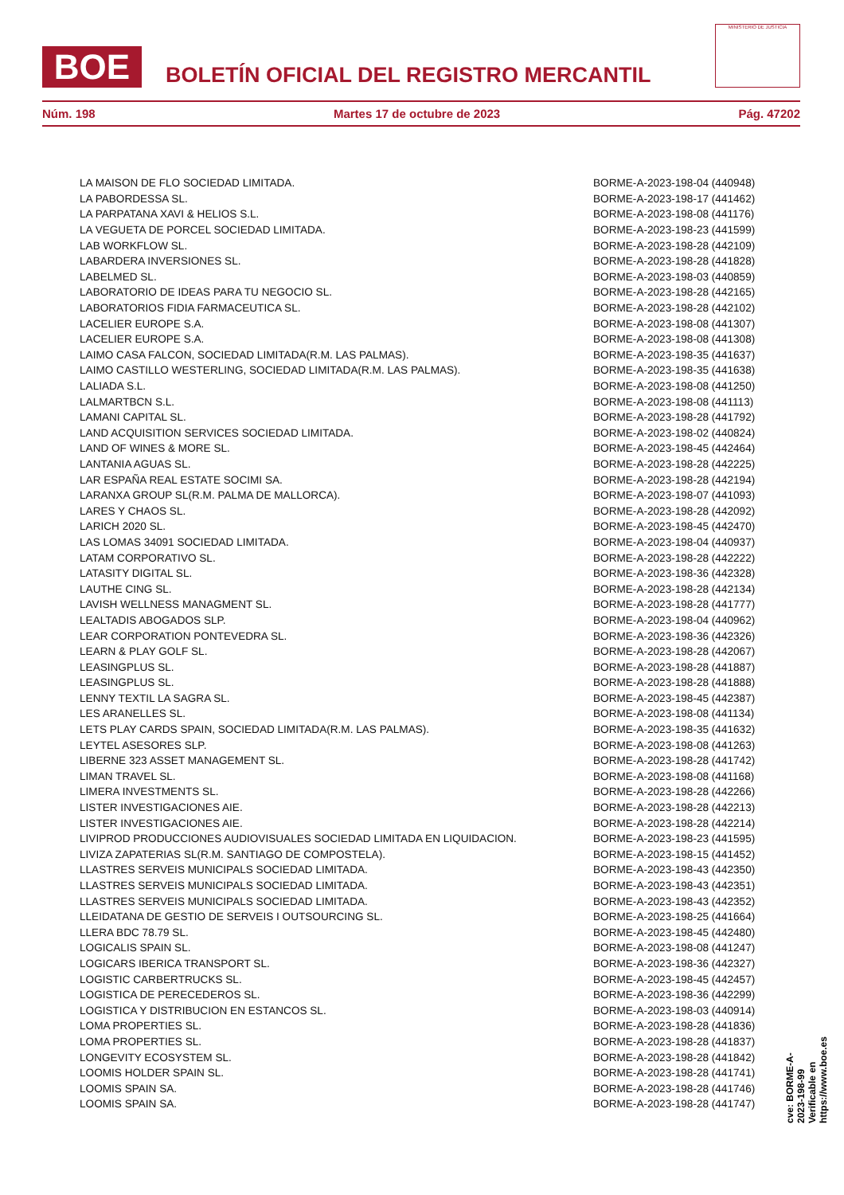BOE
BOLETÍN OFICIAL DEL REGISTRO MERCANTIL
MINISTERIO DE JUSTICIA
Núm. 198 Martes 17 de octubre de 2023 Pág. 47202
| LA MAISON DE FLO SOCIEDAD LIMITADA. | BORME-A-2023-198-04 (440948) |
| LA PABORDESSA SL. | BORME-A-2023-198-17 (441462) |
| LA PARPATANA XAVI & HELIOS S.L. | BORME-A-2023-198-08 (441176) |
| LA VEGUETA DE PORCEL SOCIEDAD LIMITADA. | BORME-A-2023-198-23 (441599) |
| LAB WORKFLOW SL. | BORME-A-2023-198-28 (442109) |
| LABARDERA INVERSIONES SL. | BORME-A-2023-198-28 (441828) |
| LABELMED SL. | BORME-A-2023-198-03 (440859) |
| LABORATORIO DE IDEAS PARA TU NEGOCIO SL. | BORME-A-2023-198-28 (442165) |
| LABORATORIOS FIDIA FARMACEUTICA SL. | BORME-A-2023-198-28 (442102) |
| LACELIER EUROPE S.A. | BORME-A-2023-198-08 (441307) |
| LACELIER EUROPE S.A. | BORME-A-2023-198-08 (441308) |
| LAIMO CASA FALCON, SOCIEDAD LIMITADA(R.M. LAS PALMAS). | BORME-A-2023-198-35 (441637) |
| LAIMO CASTILLO WESTERLING, SOCIEDAD LIMITADA(R.M. LAS PALMAS). | BORME-A-2023-198-35 (441638) |
| LALIADA S.L. | BORME-A-2023-198-08 (441250) |
| LALMARTBCN S.L. | BORME-A-2023-198-08 (441113) |
| LAMANI CAPITAL SL. | BORME-A-2023-198-28 (441792) |
| LAND ACQUISITION SERVICES SOCIEDAD LIMITADA. | BORME-A-2023-198-02 (440824) |
| LAND OF WINES & MORE SL. | BORME-A-2023-198-45 (442464) |
| LANTANIA AGUAS SL. | BORME-A-2023-198-28 (442225) |
| LAR ESPAÑA REAL ESTATE SOCIMI SA. | BORME-A-2023-198-28 (442194) |
| LARANXA GROUP SL(R.M. PALMA DE MALLORCA). | BORME-A-2023-198-07 (441093) |
| LARES Y CHAOS SL. | BORME-A-2023-198-28 (442092) |
| LARICH 2020 SL. | BORME-A-2023-198-45 (442470) |
| LAS LOMAS 34091 SOCIEDAD LIMITADA. | BORME-A-2023-198-04 (440937) |
| LATAM CORPORATIVO SL. | BORME-A-2023-198-28 (442222) |
| LATASITY DIGITAL SL. | BORME-A-2023-198-36 (442328) |
| LAUTHE CING SL. | BORME-A-2023-198-28 (442134) |
| LAVISH WELLNESS MANAGMENT SL. | BORME-A-2023-198-28 (441777) |
| LEALTADIS ABOGADOS SLP. | BORME-A-2023-198-04 (440962) |
| LEAR CORPORATION PONTEVEDRA SL. | BORME-A-2023-198-36 (442326) |
| LEARN & PLAY GOLF SL. | BORME-A-2023-198-28 (442067) |
| LEASINGPLUS SL. | BORME-A-2023-198-28 (441887) |
| LEASINGPLUS SL. | BORME-A-2023-198-28 (441888) |
| LENNY TEXTIL LA SAGRA SL. | BORME-A-2023-198-45 (442387) |
| LES ARANELLES SL. | BORME-A-2023-198-08 (441134) |
| LETS PLAY CARDS SPAIN, SOCIEDAD LIMITADA(R.M. LAS PALMAS). | BORME-A-2023-198-35 (441632) |
| LEYTEL ASESORES SLP. | BORME-A-2023-198-08 (441263) |
| LIBERNE 323 ASSET MANAGEMENT SL. | BORME-A-2023-198-28 (441742) |
| LIMAN TRAVEL SL. | BORME-A-2023-198-08 (441168) |
| LIMERA INVESTMENTS SL. | BORME-A-2023-198-28 (442266) |
| LISTER INVESTIGACIONES AIE. | BORME-A-2023-198-28 (442213) |
| LISTER INVESTIGACIONES AIE. | BORME-A-2023-198-28 (442214) |
| LIVIPROD PRODUCCIONES AUDIOVISUALES SOCIEDAD LIMITADA EN LIQUIDACION. | BORME-A-2023-198-23 (441595) |
| LIVIZA ZAPATERIAS SL(R.M. SANTIAGO DE COMPOSTELA). | BORME-A-2023-198-15 (441452) |
| LLASTRES SERVEIS MUNICIPALS SOCIEDAD LIMITADA. | BORME-A-2023-198-43 (442350) |
| LLASTRES SERVEIS MUNICIPALS SOCIEDAD LIMITADA. | BORME-A-2023-198-43 (442351) |
| LLASTRES SERVEIS MUNICIPALS SOCIEDAD LIMITADA. | BORME-A-2023-198-43 (442352) |
| LLEIDATANA DE GESTIO DE SERVEIS I OUTSOURCING SL. | BORME-A-2023-198-25 (441664) |
| LLERA BDC 78.79 SL. | BORME-A-2023-198-45 (442480) |
| LOGICALIS SPAIN SL. | BORME-A-2023-198-08 (441247) |
| LOGICARS IBERICA TRANSPORT SL. | BORME-A-2023-198-36 (442327) |
| LOGISTIC CARBERTRUCKS SL. | BORME-A-2023-198-45 (442457) |
| LOGISTICA DE PERECEDEROS SL. | BORME-A-2023-198-36 (442299) |
| LOGISTICA Y DISTRIBUCION EN ESTANCOS SL. | BORME-A-2023-198-03 (440914) |
| LOMA PROPERTIES SL. | BORME-A-2023-198-28 (441836) |
| LOMA PROPERTIES SL. | BORME-A-2023-198-28 (441837) |
| LONGEVITY ECOSYSTEM SL. | BORME-A-2023-198-28 (441842) |
| LOOMIS HOLDER SPAIN SL. | BORME-A-2023-198-28 (441741) |
| LOOMIS SPAIN SA. | BORME-A-2023-198-28 (441746) |
| LOOMIS SPAIN SA. | BORME-A-2023-198-28 (441747) |
cve: BORME-A-2023-198-99
Verificable en https://www.boe.es